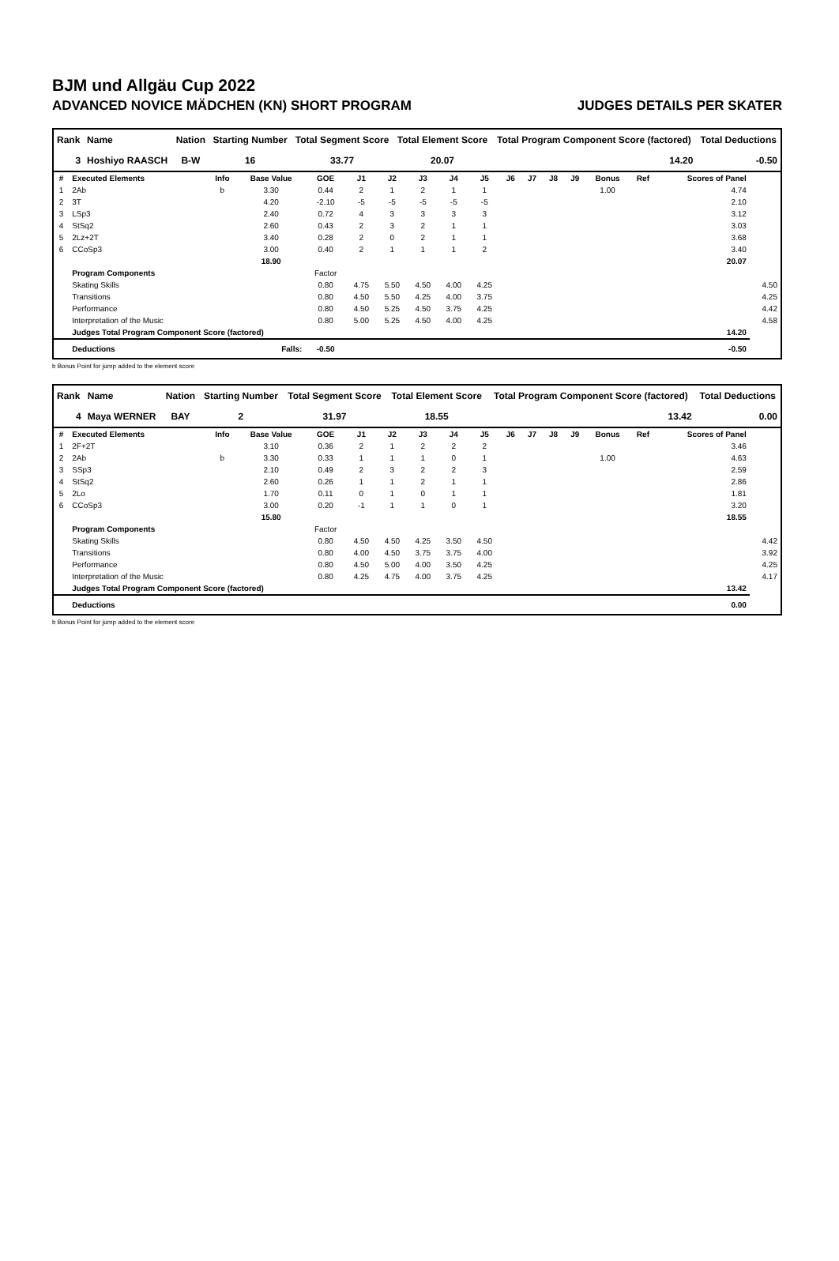BJM und Allgäu Cup 2022
ADVANCED NOVICE MÄDCHEN (KN) SHORT PROGRAM JUDGES DETAILS PER SKATER
| Rank | Name | Nation | Starting Number | Total Segment Score | Total Element Score | Total Program Component Score (factored) | Total Deductions |
| --- | --- | --- | --- | --- | --- | --- | --- |
| 3 | Hoshiyo RAASCH | B-W | 16 | 33.77 | 20.07 | 14.20 | -0.50 |
| # | Executed Elements | Info | Base Value | GOE | J1 | J2 | J3 | J4 | J5 | J6 | J7 | J8 | J9 | Bonus | Ref | Scores of Panel | |
| --- | --- | --- | --- | --- | --- | --- | --- | --- | --- | --- | --- | --- | --- | --- | --- | --- | --- |
| 1 | 2Ab | b | 3.30 | 0.44 | 2 | 1 | 2 | 1 | 1 | | | | | 1.00 | | 4.74 | |
| 2 | 3T | | 4.20 | -2.10 | -5 | -5 | -5 | -5 | -5 | | | | | | | 2.10 | |
| 3 | LSp3 | | 2.40 | 0.72 | 4 | 3 | 3 | 3 | 3 | | | | | | | 3.12 | |
| 4 | StSq2 | | 2.60 | 0.43 | 2 | 3 | 2 | 1 | 1 | | | | | | | 3.03 | |
| 5 | 2Lz+2T | | 3.40 | 0.28 | 2 | 0 | 2 | 1 | 1 | | | | | | | 3.68 | |
| 6 | CCoSp3 | | 3.00 | 0.40 | 2 | 1 | 1 | 1 | 2 | | | | | | | 3.40 | |
| | | | 18.90 | | | | | | | | | | | | | 20.07 | |
| | Program Components | | | Factor | | | | | | | | | | | | | |
| | Skating Skills | | | 0.80 | 4.75 | 5.50 | 4.50 | 4.00 | 4.25 | | | | | | | | 4.50 |
| | Transitions | | | 0.80 | 4.50 | 5.50 | 4.25 | 4.00 | 3.75 | | | | | | | | 4.25 |
| | Performance | | | 0.80 | 4.50 | 5.25 | 4.50 | 3.75 | 4.25 | | | | | | | | 4.42 |
| | Interpretation of the Music | | | 0.80 | 5.00 | 5.25 | 4.50 | 4.00 | 4.25 | | | | | | | | 4.58 |
| | Judges Total Program Component Score (factored) | | | | | | | | | | | | | | | 14.20 | |
| | Deductions | | Falls: | -0.50 | | | | | | | | | | | | -0.50 | |
b Bonus Point for jump added to the element score
| Rank | Name | Nation | Starting Number | Total Segment Score | Total Element Score | Total Program Component Score (factored) | Total Deductions |
| --- | --- | --- | --- | --- | --- | --- | --- |
| 4 | Maya WERNER | BAY | 2 | 31.97 | 18.55 | 13.42 | 0.00 |
| # | Executed Elements | Info | Base Value | GOE | J1 | J2 | J3 | J4 | J5 | J6 | J7 | J8 | J9 | Bonus | Ref | Scores of Panel | |
| --- | --- | --- | --- | --- | --- | --- | --- | --- | --- | --- | --- | --- | --- | --- | --- | --- | --- |
| 1 | 2F+2T | | 3.10 | 0.36 | 2 | 1 | 2 | 2 | 2 | | | | | | | 3.46 | |
| 2 | 2Ab | b | 3.30 | 0.33 | 1 | 1 | 1 | 0 | 1 | | | | | 1.00 | | 4.63 | |
| 3 | SSp3 | | 2.10 | 0.49 | 2 | 3 | 2 | 2 | 3 | | | | | | | 2.59 | |
| 4 | StSq2 | | 2.60 | 0.26 | 1 | 1 | 2 | 1 | 1 | | | | | | | 2.86 | |
| 5 | 2Lo | | 1.70 | 0.11 | 0 | 1 | 0 | 1 | 1 | | | | | | | 1.81 | |
| 6 | CCoSp3 | | 3.00 | 0.20 | -1 | 1 | 1 | 0 | 1 | | | | | | | 3.20 | |
| | | | 15.80 | | | | | | | | | | | | | 18.55 | |
| | Program Components | | | Factor | | | | | | | | | | | | | |
| | Skating Skills | | | 0.80 | 4.50 | 4.50 | 4.25 | 3.50 | 4.50 | | | | | | | | 4.42 |
| | Transitions | | | 0.80 | 4.00 | 4.50 | 3.75 | 3.75 | 4.00 | | | | | | | | 3.92 |
| | Performance | | | 0.80 | 4.50 | 5.00 | 4.00 | 3.50 | 4.25 | | | | | | | | 4.25 |
| | Interpretation of the Music | | | 0.80 | 4.25 | 4.75 | 4.00 | 3.75 | 4.25 | | | | | | | | 4.17 |
| | Judges Total Program Component Score (factored) | | | | | | | | | | | | | | | 13.42 | |
| | Deductions | | | | | | | | | | | | | | | 0.00 | |
b Bonus Point for jump added to the element score